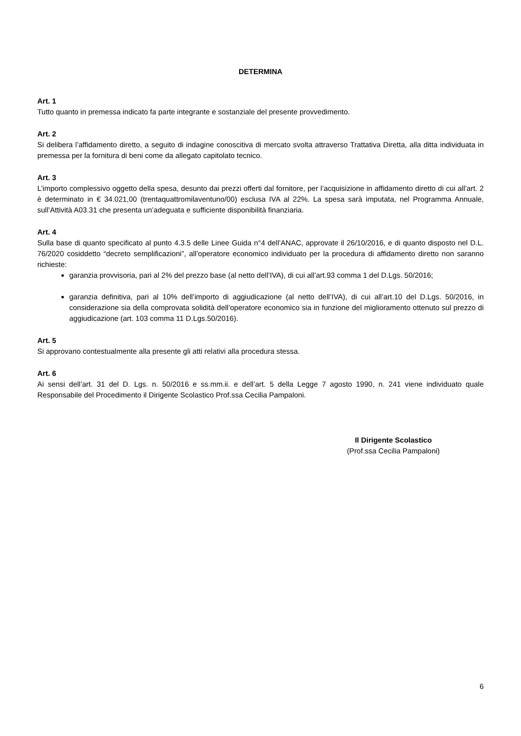DETERMINA
Art. 1
Tutto quanto in premessa indicato fa parte integrante e sostanziale del presente provvedimento.
Art. 2
Si delibera l’affidamento diretto, a seguito di indagine conoscitiva di mercato svolta attraverso Trattativa Diretta, alla ditta individuata in premessa per la fornitura di beni come da allegato capitolato tecnico.
Art. 3
L’importo complessivo oggetto della spesa, desunto dai prezzi offerti dal fornitore, per l’acquisizione in affidamento diretto di cui all’art. 2 è determinato in € 34.021,00 (trentaquattromilaventuno/00) esclusa IVA al 22%. La spesa sarà imputata, nel Programma Annuale, sull’Attività A03.31 che presenta un’adeguata e sufficiente disponibilità finanziaria.
Art. 4
Sulla base di quanto specificato al punto 4.3.5 delle Linee Guida n°4 dell’ANAC, approvate il 26/10/2016, e di quanto disposto nel D.L. 76/2020 cosiddetto “decreto semplificazioni”, all’operatore economico individuato per la procedura di affidamento diretto non saranno richieste:
garanzia provvisoria, pari al 2% del prezzo base (al netto dell’IVA), di cui all’art.93 comma 1 del D.Lgs. 50/2016;
garanzia definitiva, pari al 10% dell’importo di aggiudicazione (al netto dell’IVA), di cui all’art.10 del D.Lgs. 50/2016, in considerazione sia della comprovata solidità dell’operatore economico sia in funzione del miglioramento ottenuto sul prezzo di aggiudicazione (art. 103 comma 11 D.Lgs.50/2016).
Art. 5
Si approvano contestualmente alla presente gli atti relativi alla procedura stessa.
Art. 6
Ai sensi dell’art. 31 del D. Lgs. n. 50/2016 e ss.mm.ii. e dell’art. 5 della Legge 7 agosto 1990, n. 241 viene individuato quale Responsabile del Procedimento il Dirigente Scolastico Prof.ssa Cecilia Pampaloni.
Il Dirigente Scolastico
(Prof.ssa Cecilia Pampaloni)
6